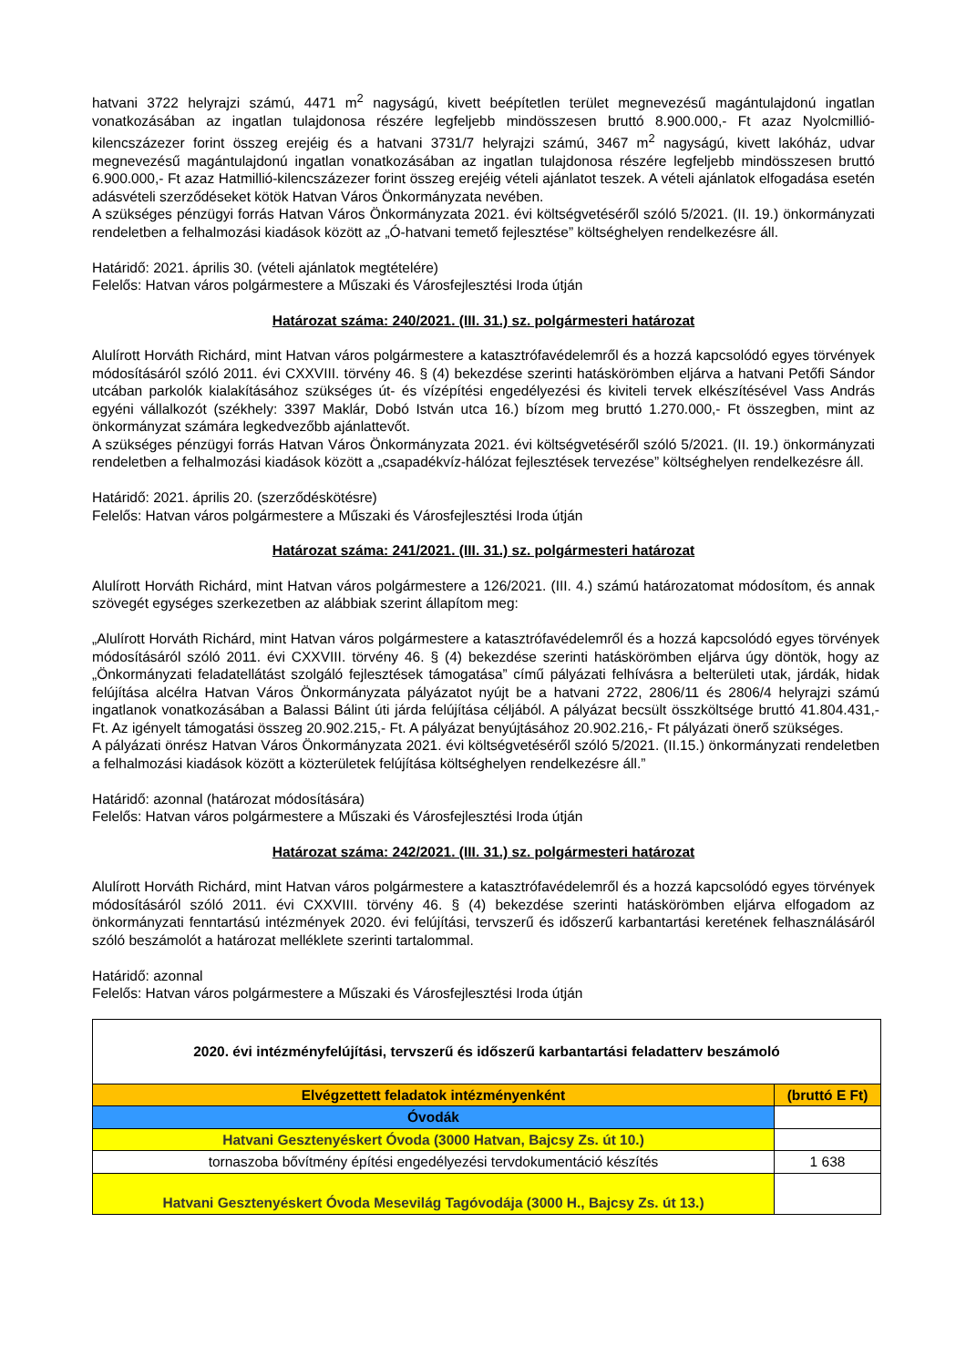hatvani 3722 helyrajzi számú, 4471 m<sup>2</sup> nagyságú, kivett beépítetlen terület megnevezésű magántulajdonú ingatlan vonatkozásában az ingatlan tulajdonosa részére legfeljebb mindösszesen bruttó 8.900.000,- Ft azaz Nyolcmillió-kilencszázezer forint összeg erejéig és a hatvani 3731/7 helyrajzi számú, 3467 m<sup>2</sup> nagyságú, kivett lakóház, udvar megnevezésű magántulajdonú ingatlan vonatkozásában az ingatlan tulajdonosa részére legfeljebb mindösszesen bruttó 6.900.000,- Ft azaz Hatmillió-kilencszázezer forint összeg erejéig vételi ajánlatot teszek. A vételi ajánlatok elfogadása esetén adásvételi szerződéseket kötök Hatvan Város Önkormányzata nevében.
A szükséges pénzügyi forrás Hatvan Város Önkormányzata 2021. évi költségvetéséről szóló 5/2021. (II. 19.) önkormányzati rendeletben a felhalmozási kiadások között az „Ó-hatvani temető fejlesztése” költséghelyen rendelkezésre áll.
Határidő: 2021. április 30. (vételi ajánlatok megtételére)
Felelős: Hatvan város polgármestere a Műszaki és Városfejlesztési Iroda útján
Határozat száma: 240/2021. (III. 31.) sz. polgármesteri határozat
Alulírott Horváth Richárd, mint Hatvan város polgármestere a katasztrófavédelemről és a hozzá kapcsolódó egyes törvények módosításáról szóló 2011. évi CXXVIII. törvény 46. § (4) bekezdése szerinti hatáskörömben eljárva a hatvani Petőfi Sándor utcában parkolók kialakításához szükséges út- és vízépítési engedélyezési és kiviteli tervek elkészítésével Vass András egyéni vállalkozót (székhely: 3397 Maklár, Dobó István utca 16.) bízom meg bruttó 1.270.000,- Ft összegben, mint az önkormányzat számára legkedvezőbb ajánlattevőt.
A szükséges pénzügyi forrás Hatvan Város Önkormányzata 2021. évi költségvetéséről szóló 5/2021. (II. 19.) önkormányzati rendeletben a felhalmozási kiadások között a „csapadékvíz-hálózat fejlesztések tervezése” költséghelyen rendelkezésre áll.
Határidő: 2021. április 20. (szerződéskötésre)
Felelős: Hatvan város polgármestere a Műszaki és Városfejlesztési Iroda útján
Határozat száma: 241/2021. (III. 31.) sz. polgármesteri határozat
Alulírott Horváth Richárd, mint Hatvan város polgármestere a 126/2021. (III. 4.) számú határozatomat módosítom, és annak szövegét egységes szerkezetben az alábbiak szerint állapítom meg:
„Alulírott Horváth Richárd, mint Hatvan város polgármestere a katasztrófavédelemről és a hozzá kapcsolódó egyes törvények módosításáról szóló 2011. évi CXXVIII. törvény 46. § (4) bekezdése szerinti hatáskörömben eljárva úgy döntök, hogy az „Önkormányzati feladatellátást szolgáló fejlesztések támogatása” című pályázati felhívásra a belterületi utak, járdák, hidak felújítása alcélra Hatvan Város Önkormányzata pályázatot nyújt be a hatvani 2722, 2806/11 és 2806/4 helyrajzi számú ingatlanok vonatkozásában a Balassi Bálint úti járda felújítása céljából. A pályázat becsült összköltsége bruttó 41.804.431,- Ft. Az igényelt támogatási összeg 20.902.215,- Ft. A pályázat benyújtásához 20.902.216,- Ft pályázati önerő szükséges.
A pályázati önrész Hatvan Város Önkormányzata 2021. évi költségvetéséről szóló 5/2021. (II.15.) önkormányzati rendeletben a felhalmozási kiadások között a közterületek felújítása költséghelyen rendelkezésre áll.”
Határidő: azonnal (határozat módosítására)
Felelős: Hatvan város polgármestere a Műszaki és Városfejlesztési Iroda útján
Határozat száma: 242/2021. (III. 31.) sz. polgármesteri határozat
Alulírott Horváth Richárd, mint Hatvan város polgármestere a katasztrófavédelemről és a hozzá kapcsolódó egyes törvények módosításáról szóló 2011. évi CXXVIII. törvény 46. § (4) bekezdése szerinti hatáskörömben eljárva elfogadom az önkormányzati fenntartású intézmények 2020. évi felújítási, tervszerű és időszerű karbantartási keretének felhasználásáról szóló beszámolót a határozat melléklete szerinti tartalommal.
Határidő: azonnal
Felelős: Hatvan város polgármestere a Műszaki és Városfejlesztési Iroda útján
| 2020. évi intézményfelújítási, tervszerű és időszerű karbantartási feladatterv beszámoló | |
| Elvégzettett feladatok intézményenként | (bruttó E Ft) |
| Óvodák | |
| Hatvani Gesztenyéskert Óvoda (3000 Hatvan, Bajcsy Zs. út 10.) | |
| tornaszoba bővítmény építési engedélyezési tervdokumentáció készítés | 1 638 |
| Hatvani Gesztenyéskert Óvoda Mesevilág Tagóvodája (3000 H., Bajcsy Zs. út 13.) | |